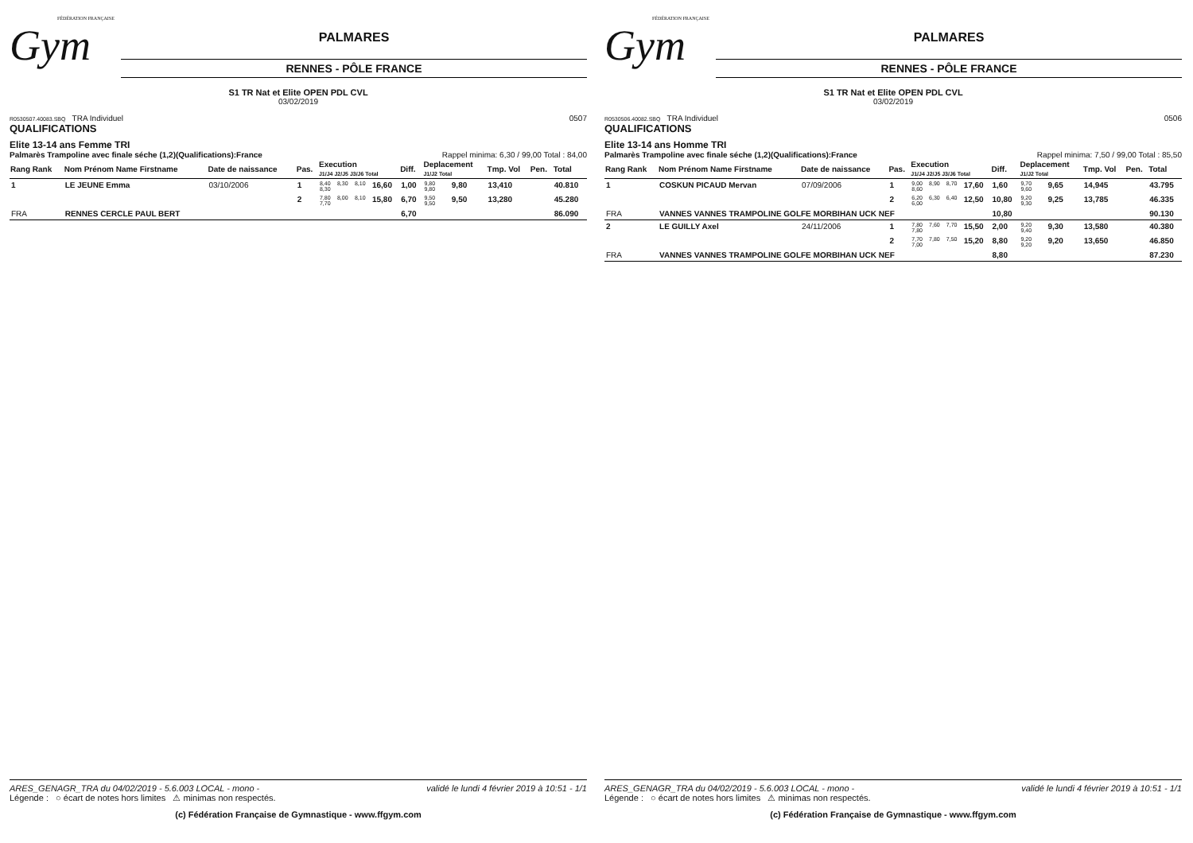FÉDÉRATION FRANÇAISE
Gym
PALMARES
RENNES - PÔLE FRANCE
S1 TR Nat et Elite OPEN PDL CVL
03/02/2019
R0530507.40083.SBQ TRA Individuel 0507
QUALIFICATIONS
Elite 13-14 ans Femme TRI
Palmarès Trampoline avec finale séche (1,2)(Qualifications):France Rappel minima: 6,30 / 99,00 Total : 84,00
| Rang Rank | Nom Prénom Name Firstname | Date de naissance | Pas. | Execution J1/J4 J2/J5 J3/J6 Total | | | | Diff. | Deplacement J1/J2 Total | | Tmp. Vol | Pen. | Total |
| --- | --- | --- | --- | --- | --- | --- | --- | --- | --- | --- | --- | --- | --- |
| 1 | LE JEUNE Emma | 03/10/2006 | 1 | 8,40 8,30 | 8,30 | 8,10 | 16,60 | 1,00 | 9,80 9,80 | 9,80 | 13,410 | | 40.810 |
| | | | 2 | 7,80 7,70 | 8,00 | 8,10 | 15,80 | 6,70 | 9,50 9,50 | 9,50 | 13,280 | | 45.280 |
| FRA | RENNES CERCLE PAUL BERT | | | | | | | 6,70 | | | | | 86.090 |
ARES_GENAGR_TRA du 04/02/2019 - 5.6.003 LOCAL - mono - validé le lundi 4 février 2019 à 10:51 - 1/1
Légende : ○ écart de notes hors limites ⚠ minimas non respectés.
(c) Fédération Française de Gymnastique - www.ffgym.com
FÉDÉRATION FRANÇAISE
Gym
PALMARES
RENNES - PÔLE FRANCE
S1 TR Nat et Elite OPEN PDL CVL
03/02/2019
R0530506.40082.SBQ TRA Individuel 0506
QUALIFICATIONS
Elite 13-14 ans Homme TRI
Palmarès Trampoline avec finale séche (1,2)(Qualifications):France Rappel minima: 7,50 / 99,00 Total : 85,50
| Rang Rank | Nom Prénom Name Firstname | Date de naissance | Pas. | Execution J1/J4 J2/J5 J3/J6 Total | | | | Diff. | Deplacement J1/J2 Total | | Tmp. Vol | Pen. | Total |
| --- | --- | --- | --- | --- | --- | --- | --- | --- | --- | --- | --- | --- | --- |
| 1 | COSKUN PICAUD Mervan | 07/09/2006 | 1 | 9,00 8,60 | 8,90 | 8,70 | 17,60 | 1,60 | 9,70 9,60 | 9,65 | 14,945 | | 43.795 |
| | | | 2 | 6,20 6,00 | 6,30 | 6,40 | 12,50 | 10,80 | 9,20 9,30 | 9,25 | 13,785 | | 46.335 |
| FRA | VANNES VANNES TRAMPOLINE GOLFE MORBIHAN UCK NEF | | | | | | | 10,80 | | | | | 90.130 |
| 2 | LE GUILLY Axel | 24/11/2006 | 1 | 7,80 7,80 | 7,60 | 7,70 | 15,50 | 2,00 | 9,20 9,40 | 9,30 | 13,580 | | 40.380 |
| | | | 2 | 7,70 7,00 | 7,80 | 7,50 | 15,20 | 8,80 | 9,20 9,20 | 9,20 | 13,650 | | 46.850 |
| FRA | VANNES VANNES TRAMPOLINE GOLFE MORBIHAN UCK NEF | | | | | | | 8,80 | | | | | 87.230 |
ARES_GENAGR_TRA du 04/02/2019 - 5.6.003 LOCAL - mono - validé le lundi 4 février 2019 à 10:51 - 1/1
Légende : ○ écart de notes hors limites ⚠ minimas non respectés.
(c) Fédération Française de Gymnastique - www.ffgym.com